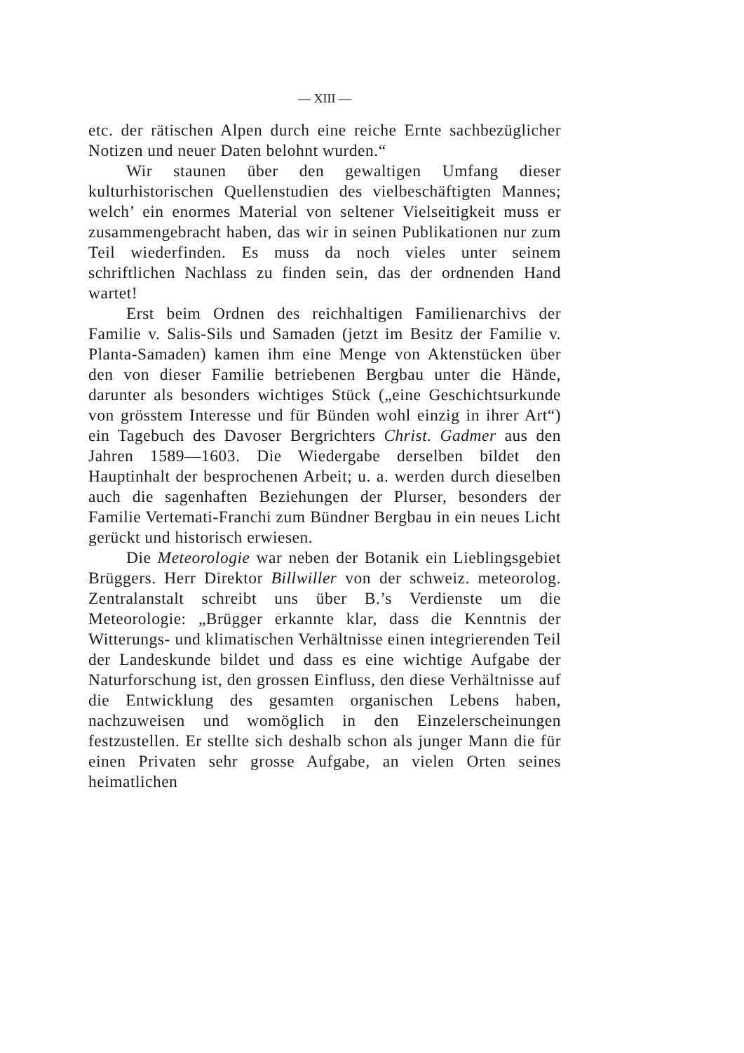— XIII —
etc. der rätischen Alpen durch eine reiche Ernte sachbezüglicher Notizen und neuer Daten belohnt wurden.“
Wir staunen über den gewaltigen Umfang dieser kulturhistorischen Quellenstudien des vielbeschäftigten Mannes; welch’ ein enormes Material von seltener Vielseitigkeit muss er zusammengebracht haben, das wir in seinen Publikationen nur zum Teil wiederfinden. Es muss da noch vieles unter seinem schriftlichen Nachlass zu finden sein, das der ordnenden Hand wartet!
Erst beim Ordnen des reichhaltigen Familienarchivs der Familie v. Salis-Sils und Samaden (jetzt im Besitz der Familie v. Planta-Samaden) kamen ihm eine Menge von Aktenstücken über den von dieser Familie betriebenen Bergbau unter die Hände, darunter als besonders wichtiges Stück („eine Geschichtsurkunde von grösstem Interesse und für Bünden wohl einzig in ihrer Art“) ein Tagebuch des Davoser Bergrichters Christ. Gadmer aus den Jahren 1589—1603. Die Wiedergabe derselben bildet den Hauptinhalt der besprochenen Arbeit; u. a. werden durch dieselben auch die sagenhaften Beziehungen der Plurser, besonders der Familie Vertemati-Franchi zum Bündner Bergbau in ein neues Licht gerückt und historisch erwiesen.
Die Meteorologie war neben der Botanik ein Lieblingsgebiet Brüggers. Herr Direktor Billwiller von der schweiz. meteorolog. Zentralanstalt schreibt uns über B.’s Verdienste um die Meteorologie: „Brügger erkannte klar, dass die Kenntnis der Witterungs- und klimatischen Verhältnisse einen integrierenden Teil der Landeskunde bildet und dass es eine wichtige Aufgabe der Naturforschung ist, den grossen Einfluss, den diese Verhältnisse auf die Entwicklung des gesamten organischen Lebens haben, nachzuweisen und womöglich in den Einzelerscheinungen festzustellen. Er stellte sich deshalb schon als junger Mann die für einen Privaten sehr grosse Aufgabe, an vielen Orten seines heimatlichen